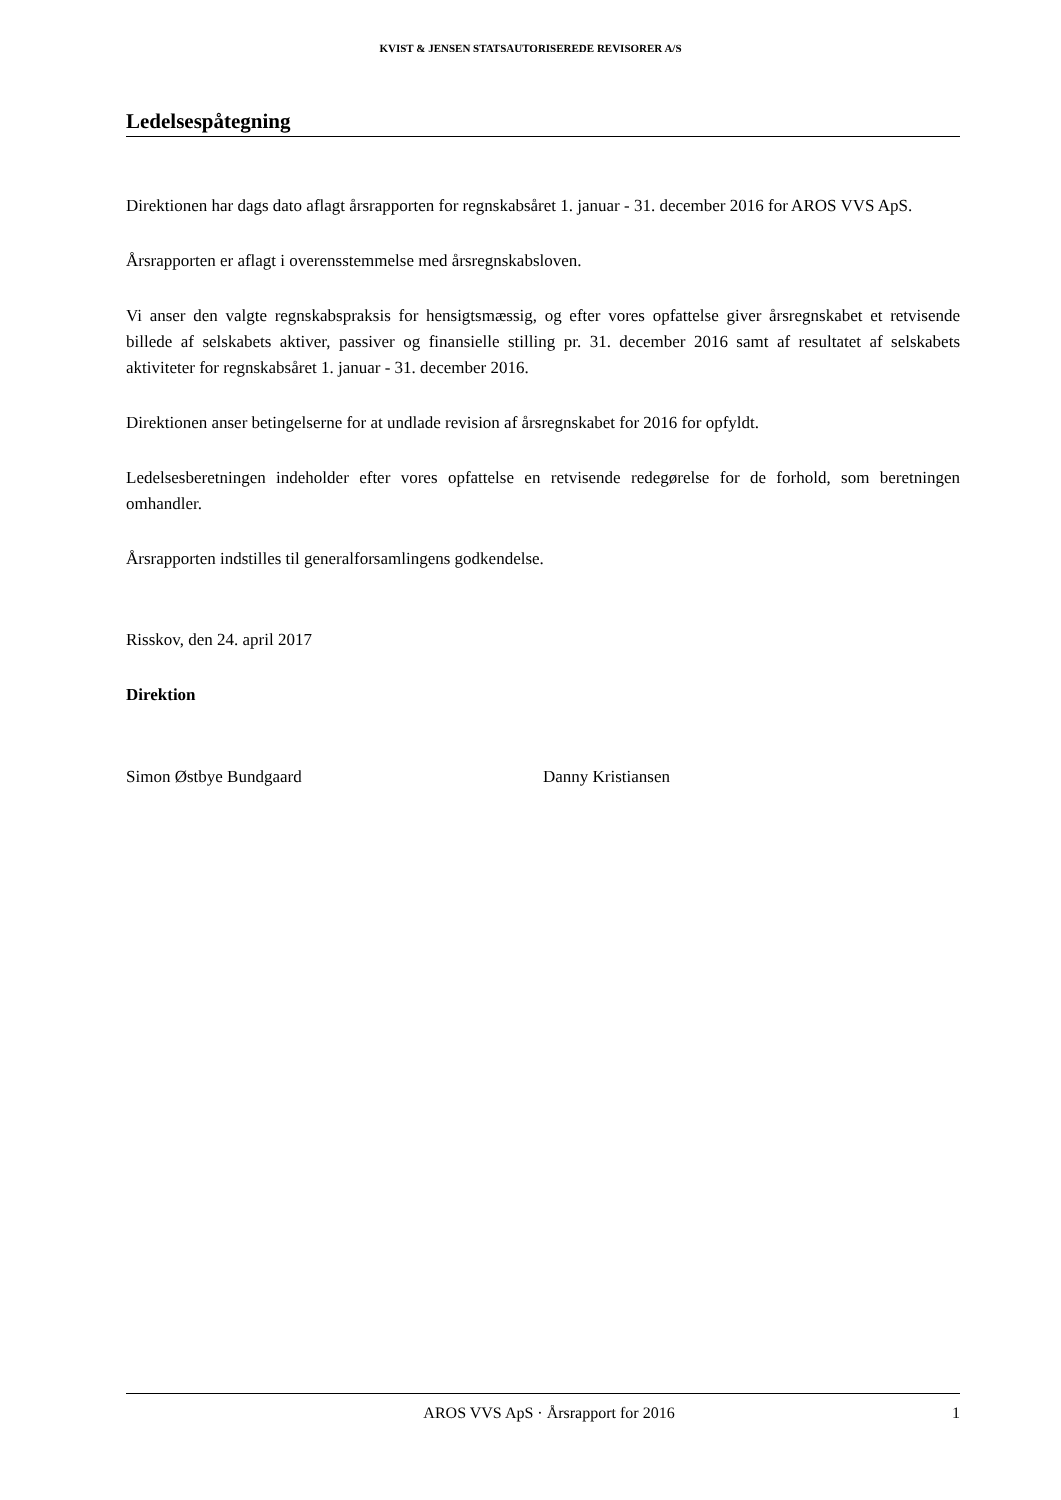KVIST & JENSEN STATSAUTORISEREDE REVISORER A/S
Ledelsespåtegning
Direktionen har dags dato aflagt årsrapporten for regnskabsåret 1. januar - 31. december 2016 for AROS VVS ApS.
Årsrapporten er aflagt i overensstemmelse med årsregnskabsloven.
Vi anser den valgte regnskabspraksis for hensigtsmæssig, og efter vores opfattelse giver årsregnskabet et retvisende billede af selskabets aktiver, passiver og finansielle stilling pr. 31. december 2016 samt af resultatet af selskabets aktiviteter for regnskabsåret 1. januar - 31. december 2016.
Direktionen anser betingelserne for at undlade revision af årsregnskabet for 2016 for opfyldt.
Ledelsesberetningen indeholder efter vores opfattelse en retvisende redegørelse for de forhold, som beretningen omhandler.
Årsrapporten indstilles til generalforsamlingens godkendelse.
Risskov, den 24. april 2017
Direktion
Simon Østbye Bundgaard Danny Kristiansen
AROS VVS ApS · Årsrapport for 2016 1